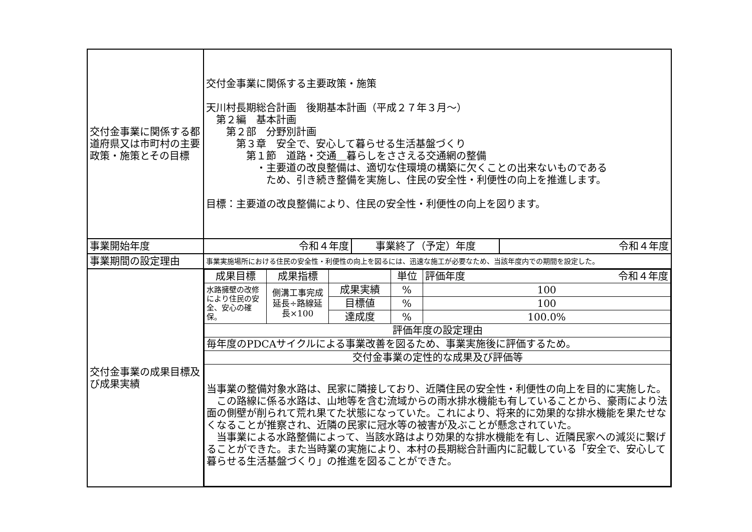| 交付金事業に関係する都道府県又は市町村の主要政策・施策とその目標 | 交付金事業に関係する主要政策・施策 天川村長期総合計画 後期基本計画（平成２７年３月～） 第２編 基本計画 第２部 分野別計画 第３章 安全で、安心して暮らせる生活基盤づくり 第１節 道路・交通＿暮らしをささえる交通網の整備 ・主要道の改良整備は、適切な住環境の構築に欠くことの出来ないものである ため、引き続き整備を実施し、住民の安全性・利便性の向上を推進します。 目標：主要道の改良整備により、住民の安全性・利便性の向上を図ります。 | | |
| 事業開始年度 | 令和４年度 | 事業終了（予定）年度 | 令和４年度 |
| 事業期間の設定理由 | 事業実施場所における住民の安全性・利便性の向上を図るには、迅速な施工が必要なため、当該年度内での期間を設定した。 | | |
| 交付金事業の成果目標及び成果実績 | / 成果目標 / 成果指標 / / 単位 / 評価年度 令和４年度 / / 水路擁壁の改修により住民の安全、安心の確保。 / 側溝工事完成延長÷路線延長×100 / 成果実績 / % / 100 / / / / 目標値 / % / 100 / / / / 達成度 / % / 100.0% / / 評価年度の設定理由 / / / / / / 毎年度のPDCAサイクルによる事業改善を図るため、事業実施後に評価するため。 / / / / / / 交付金事業の定性的な成果及び評価等 / / / / / / 当事業の整備対象水路は、民家に隣接しており、近隣住民の安全性・利便性の向上を目的に実施した。 この路線に係る水路は、山地等を含む流域からの雨水排水機能も有していることから、豪雨により法面の側壁が削られて荒れ果てた状態になっていた。これにより、将来的に効果的な排水機能を果たせなくなることが推察され、近隣の民家に冠水等の被害が及ぶことが懸念されていた。 当事業による水路整備によって、当該水路はより効果的な排水機能を有し、近隣民家への減災に繋げることができた。また当時業の実施により、本村の長期総合計画内に記載している「安全で、安心して暮らせる生活基盤づくり」の推進を図ることができた。 / / / / / | | |